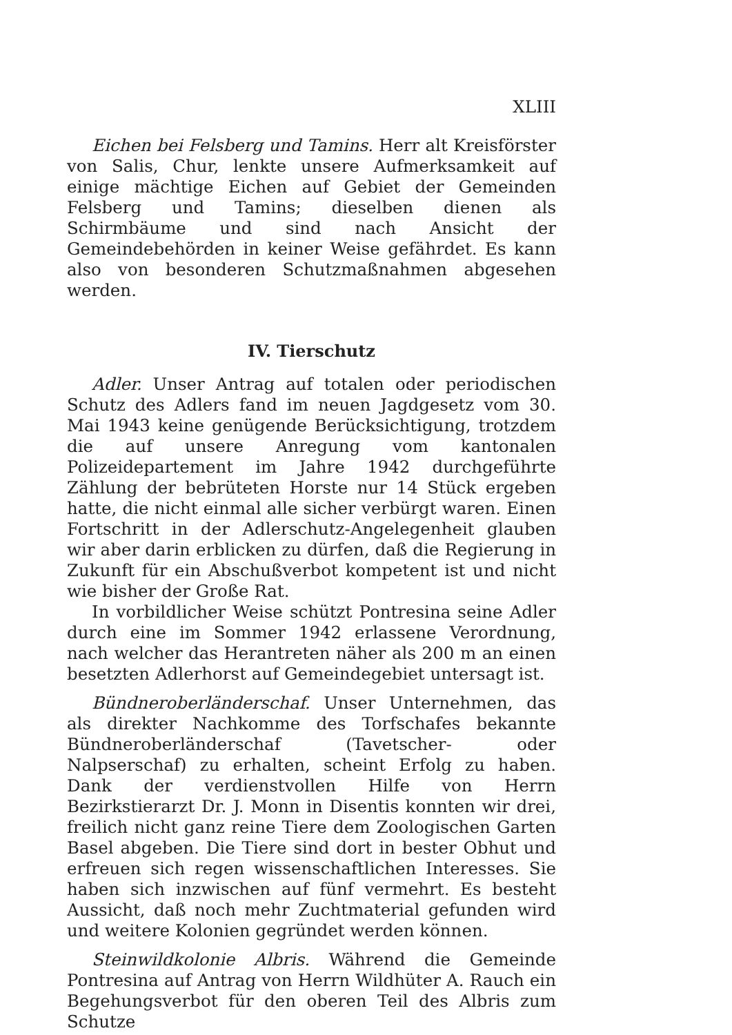XLIII
Eichen bei Felsberg und Tamins. Herr alt Kreisförster von Salis, Chur, lenkte unsere Aufmerksamkeit auf einige mächtige Eichen auf Gebiet der Gemeinden Felsberg und Tamins; dieselben dienen als Schirmbäume und sind nach Ansicht der Gemeindebehörden in keiner Weise gefährdet. Es kann also von besonderen Schutzmaßnahmen abgesehen werden.
IV. Tierschutz
Adler. Unser Antrag auf totalen oder periodischen Schutz des Adlers fand im neuen Jagdgesetz vom 30. Mai 1943 keine genügende Berücksichtigung, trotzdem die auf unsere Anregung vom kantonalen Polizeidepartement im Jahre 1942 durchgeführte Zählung der bebrüteten Horste nur 14 Stück ergeben hatte, die nicht einmal alle sicher verbürgt waren. Einen Fortschritt in der Adlerschutz-Angelegenheit glauben wir aber darin erblicken zu dürfen, daß die Regierung in Zukunft für ein Abschußverbot kompetent ist und nicht wie bisher der Große Rat.
In vorbildlicher Weise schützt Pontresina seine Adler durch eine im Sommer 1942 erlassene Verordnung, nach welcher das Herantreten näher als 200 m an einen besetzten Adlerhorst auf Gemeindegebiet untersagt ist.
Bündneroberländerschaf. Unser Unternehmen, das als direkter Nachkomme des Torfschafes bekannte Bündneroberländerschaf (Tavetscher- oder Nalpserschaf) zu erhalten, scheint Erfolg zu haben. Dank der verdienstvollen Hilfe von Herrn Bezirkstierarzt Dr. J. Monn in Disentis konnten wir drei, freilich nicht ganz reine Tiere dem Zoologischen Garten Basel abgeben. Die Tiere sind dort in bester Obhut und erfreuen sich regen wissenschaftlichen Interesses. Sie haben sich inzwischen auf fünf vermehrt. Es besteht Aussicht, daß noch mehr Zuchtmaterial gefunden wird und weitere Kolonien gegründet werden können.
Steinwildkolonie Albris. Während die Gemeinde Pontresina auf Antrag von Herrn Wildhüter A. Rauch ein Begehungsverbot für den oberen Teil des Albris zum Schutze